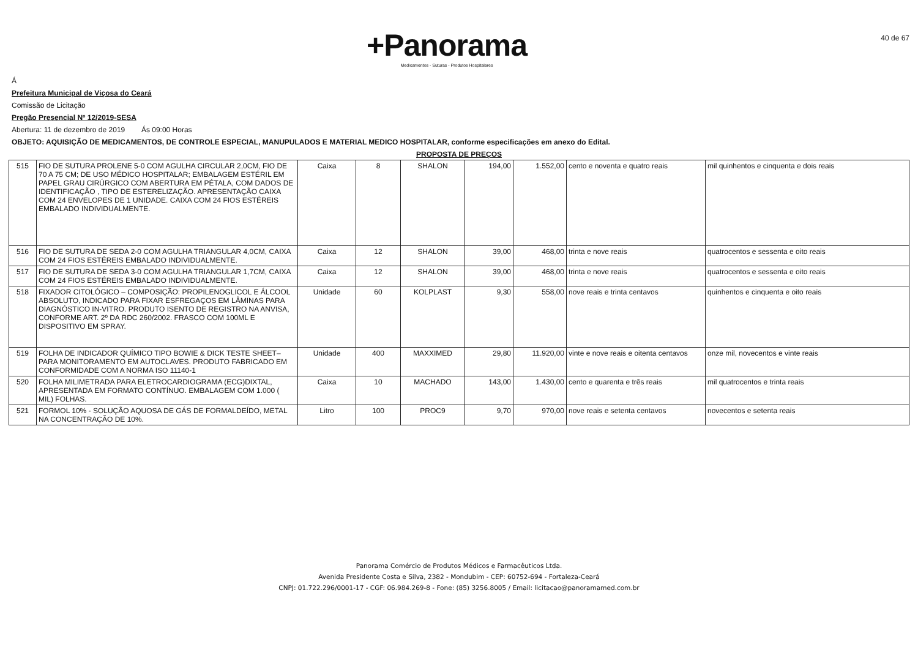+Panorama
Medicamentos - Suturas - Produtos Hospitalares
40 de 67
Á
Prefeitura Municipal de Viçosa do Ceará
Comissão de Licitação
Pregão Presencial Nº 12/2019-SESA
Abertura: 11 de dezembro de 2019 Ás 09:00 Horas
OBJETO: AQUISIÇÃO DE MEDICAMENTOS, DE CONTROLE ESPECIAL, MANUPULADOS E MATERIAL MEDICO HOSPITALAR, conforme especificações em anexo do Edital.
PROPOSTA DE PREÇOS
| 515 | FIO DE SUTURA PROLENE 5-0 COM AGULHA CIRCULAR 2,0CM, FIO DE 70 A 75 CM; DE USO MÉDICO HOSPITALAR; EMBALAGEM ESTÉRIL EM PAPEL GRAU CIRÚRGICO COM ABERTURA EM PÉTALA, COM DADOS DE IDENTIFICAÇÃO , TIPO DE ESTERELIZAÇÃO. APRESENTAÇÃO CAIXA COM 24 ENVELOPES DE 1 UNIDADE. CAIXA COM 24 FIOS ESTÉREIS EMBALADO INDIVIDUALMENTE. | Caixa | 8 | SHALON | 194,00 | 1.552,00 | cento e noventa e quatro reais | mil quinhentos e cinquenta e dois reais |
| 516 | FIO DE SUTURA DE SEDA 2-0 COM AGULHA TRIANGULAR 4,0CM, CAIXA COM 24 FIOS ESTÉREIS EMBALADO INDIVIDUALMENTE. | Caixa | 12 | SHALON | 39,00 | 468,00 | trinta e nove reais | quatrocentos e sessenta e oito reais |
| 517 | FIO DE SUTURA DE SEDA 3-0 COM AGULHA TRIANGULAR 1,7CM, CAIXA COM 24 FIOS ESTÉREIS EMBALADO INDIVIDUALMENTE. | Caixa | 12 | SHALON | 39,00 | 468,00 | trinta e nove reais | quatrocentos e sessenta e oito reais |
| 518 | FIXADOR CITOLÓGICO – COMPOSIÇÃO: PROPILENOGLICOL E ÁLCOOL ABSOLUTO, INDICADO PARA FIXAR ESFREGAÇOS EM LÂMINAS PARA DIAGNÓSTICO IN-VITRO. PRODUTO ISENTO DE REGISTRO NA ANVISA, CONFORME ART. 2º DA RDC 260/2002. FRASCO COM 100ML E DISPOSITIVO EM SPRAY. | Unidade | 60 | KOLPLAST | 9,30 | 558,00 | nove reais e trinta centavos | quinhentos e cinquenta e oito reais |
| 519 | FOLHA DE INDICADOR QUÍMICO TIPO BOWIE & DICK TESTE SHEET– PARA MONITORAMENTO EM AUTOCLAVES. PRODUTO FABRICADO EM CONFORMIDADE COM A NORMA ISO 11140-1 | Unidade | 400 | MAXXIMED | 29,80 | 11.920,00 | vinte e nove reais e oitenta centavos | onze mil, novecentos e vinte reais |
| 520 | FOLHA MILIMETRADA PARA ELETROCARDIOGRAMA (ECG)DIXTAL, APRESENTADA EM FORMATO CONTÍNUO. EMBALAGEM COM 1.000 ( MIL) FOLHAS. | Caixa | 10 | MACHADO | 143,00 | 1.430,00 | cento e quarenta e três reais | mil quatrocentos e trinta reais |
| 521 | FORMOL 10% - SOLUÇÃO AQUOSA DE GÁS DE FORMALDEÍDO, METAL NA CONCENTRAÇÃO DE 10%. | Litro | 100 | PROC9 | 9,70 | 970,00 | nove reais e setenta centavos | novecentos e setenta reais |
Panorama Comércio de Produtos Médicos e Farmacêuticos Ltda.
Avenida Presidente Costa e Silva, 2382 - Mondubim - CEP: 60752-694 - Fortaleza-Ceará
CNPJ: 01.722.296/0001-17 - CGF: 06.984.269-8 - Fone: (85) 3256.8005 / Email: licitacao@panoramamed.com.br